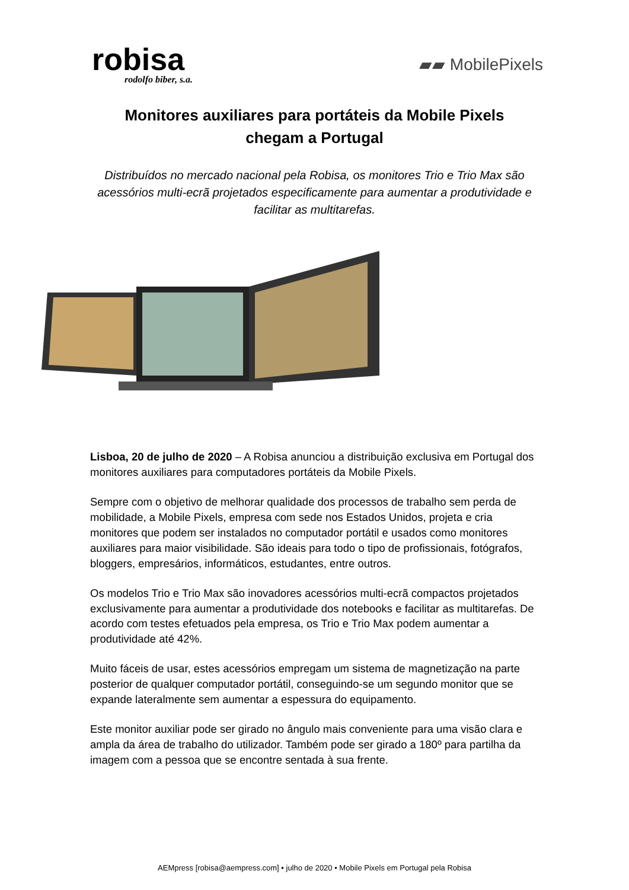robisa
rodolfo biber, s.a.
▰▰ MobilePixels
Monitores auxiliares para portáteis da Mobile Pixels
chegam a Portugal
Distribuídos no mercado nacional pela Robisa, os monitores Trio e Trio Max são acessórios multi-ecrã projetados especificamente para aumentar a produtividade e facilitar as multitarefas.
Lisboa, 20 de julho de 2020 – A Robisa anunciou a distribuição exclusiva em Portugal dos monitores auxiliares para computadores portáteis da Mobile Pixels.
Sempre com o objetivo de melhorar qualidade dos processos de trabalho sem perda de mobilidade, a Mobile Pixels, empresa com sede nos Estados Unidos, projeta e cria monitores que podem ser instalados no computador portátil e usados como monitores auxiliares para maior visibilidade. São ideais para todo o tipo de profissionais, fotógrafos, bloggers, empresários, informáticos, estudantes, entre outros.
Os modelos Trio e Trio Max são inovadores acessórios multi-ecrã compactos projetados exclusivamente para aumentar a produtividade dos notebooks e facilitar as multitarefas. De acordo com testes efetuados pela empresa, os Trio e Trio Max podem aumentar a produtividade até 42%.
Muito fáceis de usar, estes acessórios empregam um sistema de magnetização na parte posterior de qualquer computador portátil, conseguindo-se um segundo monitor que se expande lateralmente sem aumentar a espessura do equipamento.
Este monitor auxiliar pode ser girado no ângulo mais conveniente para uma visão clara e ampla da área de trabalho do utilizador. Também pode ser girado a 180º para partilha da imagem com a pessoa que se encontre sentada à sua frente.
AEMpress [robisa@aempress.com] • julho de 2020 • Mobile Pixels em Portugal pela Robisa